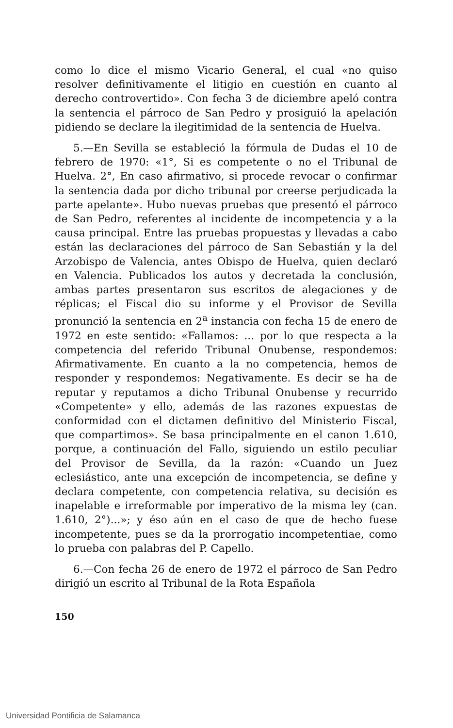como lo dice el mismo Vicario General, el cual «no quiso resolver definitivamente el litigio en cuestión en cuanto al derecho controvertido». Con fecha 3 de diciembre apeló contra la sentencia el párroco de San Pedro y prosiguió la apelación pidiendo se declare la ilegitimidad de la sentencia de Huelva.
5.—En Sevilla se estableció la fórmula de Dudas el 10 de febrero de 1970: «1°, Si es competente o no el Tribunal de Huelva. 2°, En caso afirmativo, si procede revocar o confirmar la sentencia dada por dicho tribunal por creerse perjudicada la parte apelante». Hubo nuevas pruebas que presentó el párroco de San Pedro, referentes al incidente de incompetencia y a la causa principal. Entre las pruebas propuestas y llevadas a cabo están las declaraciones del párroco de San Sebastián y la del Arzobispo de Valencia, antes Obispo de Huelva, quien declaró en Valencia. Publicados los autos y decretada la conclusión, ambas partes presentaron sus escritos de alegaciones y de réplicas; el Fiscal dio su informe y el Provisor de Sevilla pronunció la sentencia en 2<sup>a</sup> instancia con fecha 15 de enero de 1972 en este sentido: «Fallamos: ... por lo que respecta a la competencia del referido Tribunal Onubense, respondemos: Afirmativamente. En cuanto a la no competencia, hemos de responder y respondemos: Negativamente. Es decir se ha de reputar y reputamos a dicho Tribunal Onubense y recurrido «Competente» y ello, además de las razones expuestas de conformidad con el dictamen definitivo del Ministerio Fiscal, que compartimos». Se basa principalmente en el canon 1.610, porque, a continuación del Fallo, siguiendo un estilo peculiar del Provisor de Sevilla, da la razón: «Cuando un Juez eclesiástico, ante una excepción de incompetencia, se define y declara competente, con competencia relativa, su decisión es inapelable e irreformable por imperativo de la misma ley (can. 1.610, 2°)...»; y éso aún en el caso de que de hecho fuese incompetente, pues se da la prorrogatio incompetentiae, como lo prueba con palabras del P. Capello.
6.—Con fecha 26 de enero de 1972 el párroco de San Pedro dirigió un escrito al Tribunal de la Rota Española
150
Universidad Pontificia de Salamanca